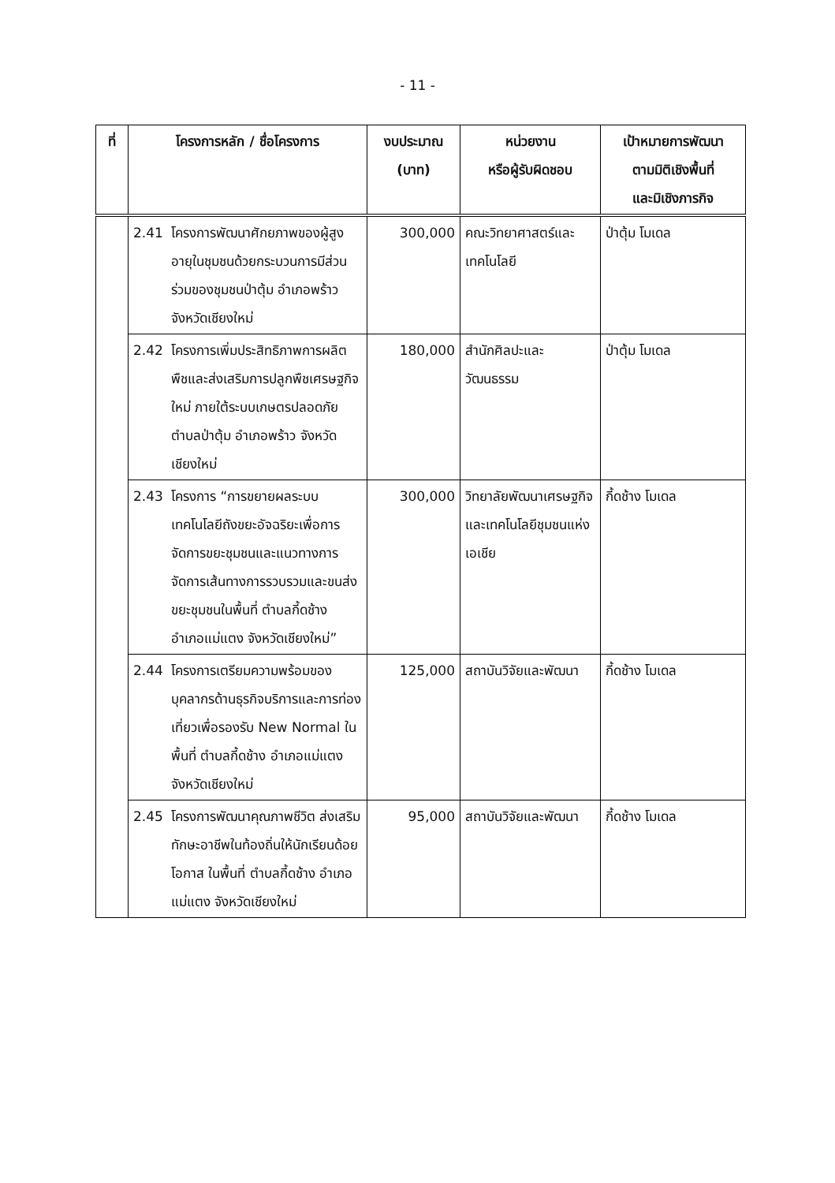- 11 -
| ที่ | โครงการหลัก / ชื่อโครงการ | งบประมาณ (บาท) | หน่วยงาน หรือผู้รับผิดชอบ | เป้าหมายการพัฒนา ตามมิติเชิงพื้นที่ และมิเชิงภารกิจ |
| --- | --- | --- | --- | --- |
| | 2.41 โครงการพัฒนาศักยภาพของผู้สูงอายุในชุมชนด้วยกระบวนการมีส่วนร่วมของชุมชนป่าตุ้ม อำเภอพร้าว จังหวัดเชียงใหม่ | 300,000 | คณะวิทยาศาสตร์และเทคโนโลยี | ป่าตุ้ม โมเดล |
| | 2.42 โครงการเพิ่มประสิทธิภาพการผลิตพืชและส่งเสริมการปลูกพืชเศรษฐกิจใหม่ ภายใต้ระบบเกษตรปลอดภัย ตำบลป่าตุ้ม อำเภอพร้าว จังหวัดเชียงใหม่ | 180,000 | สำนักศิลปะและวัฒนธรรม | ป่าตุ้ม โมเดล |
| | 2.43 โครงการ “การขยายผลระบบเทคโนโลยีถังขยะอัจฉริยะเพื่อการจัดการขยะชุมชนและแนวทางการจัดการเส้นทางการรวบรวมและขนส่งขยะชุมชนในพื้นที่ ตำบลกี้ดช้าง อำเภอแม่แตง จังหวัดเชียงใหม่” | 300,000 | วิทยาลัยพัฒนาเศรษฐกิจและเทคโนโลยีชุมชนแห่งเอเชีย | กี้ดช้าง โมเดล |
| | 2.44 โครงการเตรียมความพร้อมของบุคลากรด้านธุรกิจบริการและการท่องเที่ยวเพื่อรองรับ New Normal ในพื้นที่ ตำบลกี้ดช้าง อำเภอแม่แตง จังหวัดเชียงใหม่ | 125,000 | สถาบันวิจัยและพัฒนา | กี้ดช้าง โมเดล |
| | 2.45 โครงการพัฒนาคุณภาพชีวิต ส่งเสริมทักษะอาชีพในท้องถิ่นให้นักเรียนด้อยโอกาส ในพื้นที่ ตำบลกี้ดช้าง อำเภอแม่แตง จังหวัดเชียงใหม่ | 95,000 | สถาบันวิจัยและพัฒนา | กี้ดช้าง โมเดล |